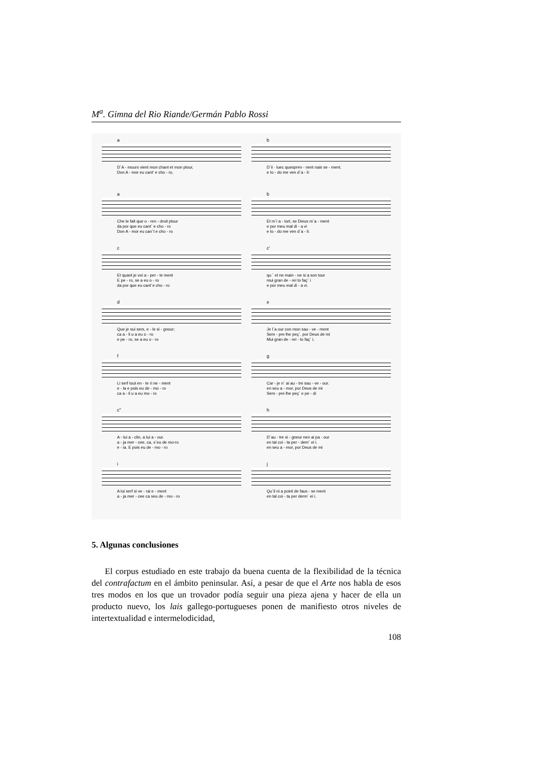M<sup>a</sup>. Gimna del Rio Riande/Germán Pablo Rossi
a
D´A - mours vient mon chant et mon plour, Don A - mor eu cant' e cho - ro,
b
D´ii · luec quespren - nent nais se - ment. e to - do me ven d´a - li:
a
Che le fait que o - ren - droit plour da por que eu cant´ e cho - ro Don A - mor eu can´t e cho - ro
b
Et m´i a - tort, se Dieus m´a - ment e por meu mal di - a vi e to - do me ven d´a - li:
c
Et quant je voi a - per - te ment E pe - ro, se a eu o - ro da por que eu cant´e cho - ro
c'
qu ´ el ne main - ne si a son tour mui gran de - rei to faç´ i e por meu mal di - a vi.
d
Que je sui sers, e - le si - gnour; ca a - li u a eu o - ro e pe - ro, se a eu o - ro
e
Je l´a our con mon sau - ve - ment Sem - pre lhe peç´, por Deus de mi Mui gran de - rei - to faç´ i,
f
Li serf tout en - te ri ne - ment e - la e pois eu de - mo - ro ca a - li u a eu mo - ro
g
Car - je n´ ai au - tre sau - ve - our. en seu a - mor, por Deus de mi Sem - pre lhe peç´ e pe - di
c"
A - lui a - clin, a lui a - our. a - ja mer - cee, ca, s´eu de mo-ro e - ia. E pois eu de - mo - ro
h
D´au - tre si - gneur nen ai pa - our en tal coi - ta per - dem´ ei i. en seu a - mor, por Deus de mi
i
A lui serf si ve - rai e - ment a - ja mer - cee ca seu de - mo - ro
j
Qu´il ni a point de faus - se ment en tal coi - ta per derm´ ei i.
5. Algunas conclusiones
El corpus estudiado en este trabajo da buena cuenta de la flexibilidad de la técnica del contrafactum en el ámbito peninsular. Así, a pesar de que el Arte nos habla de esos tres modos en los que un trovador podía seguir una pieza ajena y hacer de ella un producto nuevo, los lais gallego-portugueses ponen de manifiesto otros niveles de intertextualidad e intermelodicidad,
108